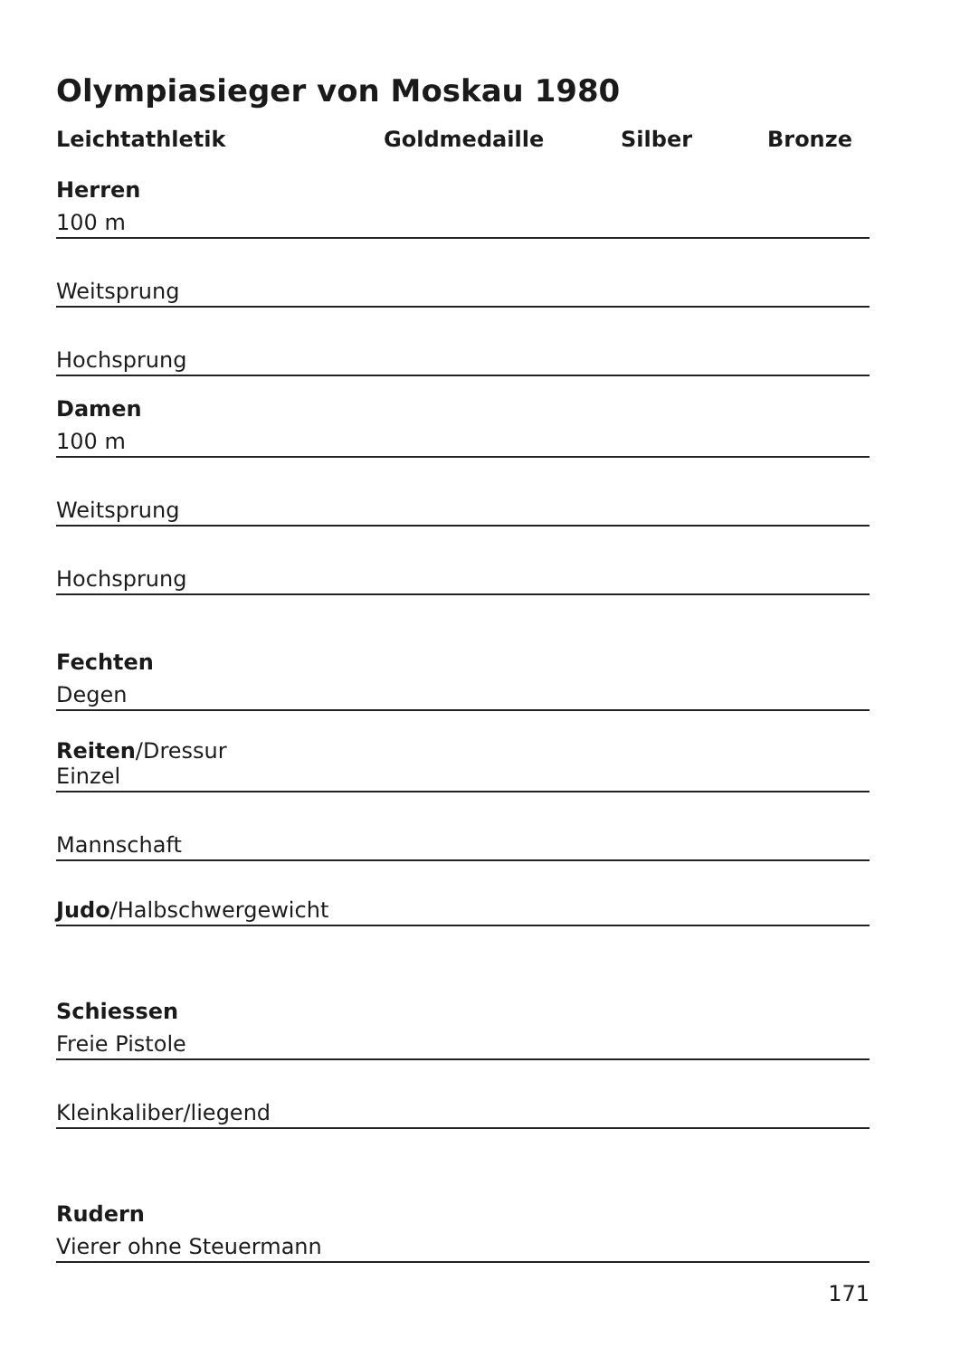Olympiasieger von Moskau 1980
Leichtathletik Goldmedaille Silber Bronze
Herren
100 m
Weitsprung
Hochsprung
Damen
100 m
Weitsprung
Hochsprung
Fechten
Degen
Reiten/Dressur
Einzel
Mannschaft
Judo/Halbschwergewicht
Schiessen
Freie Pistole
Kleinkaliber/liegend
Rudern
Vierer ohne Steuermann
171